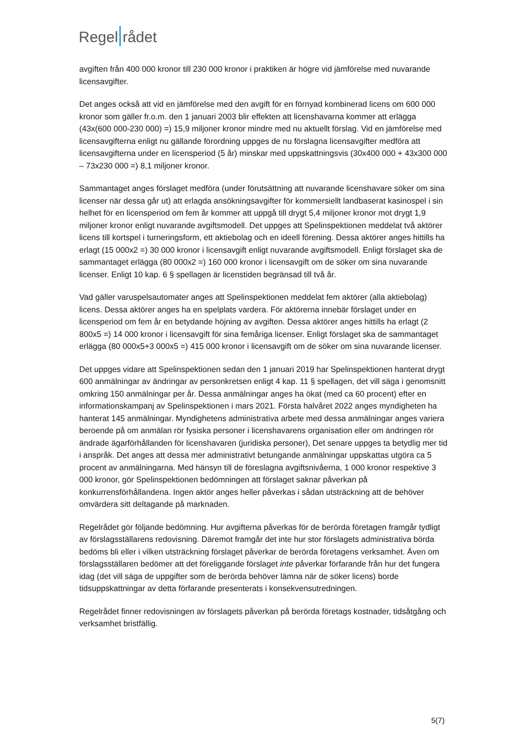Regel rådet
avgiften från 400 000 kronor till 230 000 kronor i praktiken är högre vid jämförelse med nuvarande licensavgifter.
Det anges också att vid en jämförelse med den avgift för en förnyad kombinerad licens om 600 000 kronor som gäller fr.o.m. den 1 januari 2003 blir effekten att licenshavarna kommer att erlägga (43x(600 000-230 000) =) 15,9 miljoner kronor mindre med nu aktuellt förslag. Vid en jämförelse med licensavgifterna enligt nu gällande förordning uppges de nu förslagna licensavgifter medföra att licensavgifterna under en licensperiod (5 år) minskar med uppskattningsvis (30x400 000 + 43x300 000 – 73x230 000 =) 8,1 miljoner kronor.
Sammantaget anges förslaget medföra (under förutsättning att nuvarande licenshavare söker om sina licenser när dessa går ut) att erlagda ansökningsavgifter för kommersiellt landbaserat kasinospel i sin helhet för en licensperiod om fem år kommer att uppgå till drygt 5,4 miljoner kronor mot drygt 1,9 miljoner kronor enligt nuvarande avgiftsmodell. Det uppges att Spelinspektionen meddelat två aktörer licens till kortspel i turneringsform, ett aktiebolag och en ideell förening. Dessa aktörer anges hittills ha erlagt (15 000x2 =) 30 000 kronor i licensavgift enligt nuvarande avgiftsmodell. Enligt förslaget ska de sammantaget erlägga (80 000x2 =) 160 000 kronor i licensavgift om de söker om sina nuvarande licenser. Enligt 10 kap. 6 § spellagen är licenstiden begränsad till två år.
Vad gäller varuspelsautomater anges att Spelinspektionen meddelat fem aktörer (alla aktiebolag) licens. Dessa aktörer anges ha en spelplats vardera. För aktörerna innebär förslaget under en licensperiod om fem år en betydande höjning av avgiften. Dessa aktörer anges hittills ha erlagt (2 800x5 =) 14 000 kronor i licensavgift för sina femåriga licenser. Enligt förslaget ska de sammantaget erlägga (80 000x5+3 000x5 =) 415 000 kronor i licensavgift om de söker om sina nuvarande licenser.
Det uppges vidare att Spelinspektionen sedan den 1 januari 2019 har Spelinspektionen hanterat drygt 600 anmälningar av ändringar av personkretsen enligt 4 kap. 11 § spellagen, det vill säga i genomsnitt omkring 150 anmälningar per år. Dessa anmälningar anges ha ökat (med ca 60 procent) efter en informationskampanj av Spelinspektionen i mars 2021. Första halvåret 2022 anges myndigheten ha hanterat 145 anmälningar. Myndighetens administrativa arbete med dessa anmälningar anges variera beroende på om anmälan rör fysiska personer i licenshavarens organisation eller om ändringen rör ändrade ägarförhållanden för licenshavaren (juridiska personer), Det senare uppges ta betydlig mer tid i anspråk. Det anges att dessa mer administrativt betungande anmälningar uppskattas utgöra ca 5 procent av anmälningarna. Med hänsyn till de föreslagna avgiftsnivåerna, 1 000 kronor respektive 3 000 kronor, gör Spelinspektionen bedömningen att förslaget saknar påverkan på konkurrensförhållandena. Ingen aktör anges heller påverkas i sådan utsträckning att de behöver omvärdera sitt deltagande på marknaden.
Regelrådet gör följande bedömning. Hur avgifterna påverkas för de berörda företagen framgår tydligt av förslagsställarens redovisning. Däremot framgår det inte hur stor förslagets administrativa börda bedöms bli eller i vilken utsträckning förslaget påverkar de berörda företagens verksamhet. Även om förslagsställaren bedömer att det föreliggande förslaget inte påverkar förfarande från hur det fungera idag (det vill säga de uppgifter som de berörda behöver lämna när de söker licens) borde tidsuppskattningar av detta förfarande presenterats i konsekvensutredningen.
Regelrådet finner redovisningen av förslagets påverkan på berörda företags kostnader, tidsåtgång och verksamhet bristfällig.
5(7)